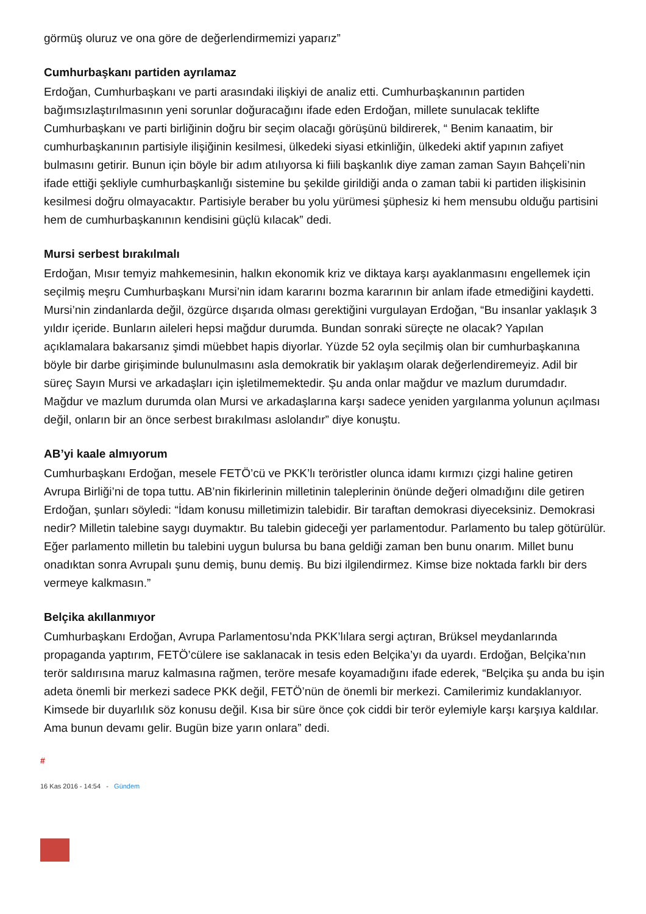görmüş oluruz ve ona göre de değerlendirmemizi yaparız”
Cumhurbaşkanı partiden ayrılamaz
Erdoğan, Cumhurbaşkanı ve parti arasındaki ilişkiyi de analiz etti. Cumhurbaşkanının partiden bağımsızlaştırılmasının yeni sorunlar doğuracağını ifade eden Erdoğan, millete sunulacak teklifte Cumhurbaşkanı ve parti birliğinin doğru bir seçim olacağı görüşünü bildirerek, “ Benim kanaatim, bir cumhurbaşkanının partisiyle ilişiğinin kesilmesi, ülkedeki siyasi etkinliğin, ülkedeki aktif yapının zafiyet bulmasını getirir. Bunun için böyle bir adım atılıyorsa ki fiili başkanlık diye zaman zaman Sayın Bahçeli’nin ifade ettiği şekliyle cumhurbaşkanlığı sistemine bu şekilde girildiği anda o zaman tabii ki partiden ilişkisinin kesilmesi doğru olmayacaktır. Partisiyle beraber bu yolu yürümesi şüphesiz ki hem mensubu olduğu partisini hem de cumhurbaşkanının kendisini güçlü kılacak” dedi.
Mursi serbest bırakılmalı
Erdoğan, Mısır temyiz mahkemesinin, halkın ekonomik kriz ve diktaya karşı ayaklanmasını engellemek için seçilmiş meşru Cumhurbaşkanı Mursi’nin idam kararını bozma kararının bir anlam ifade etmediğini kaydetti. Mursi’nin zindanlarda değil, özgürce dışarıda olması gerektiğini vurgulayan Erdoğan, “Bu insanlar yaklaşık 3 yıldır içeride. Bunların aileleri hepsi mağdur durumda. Bundan sonraki süreçte ne olacak? Yapılan açıklamalara bakarsanız şimdi müebbet hapis diyorlar. Yüzde 52 oyla seçilmiş olan bir cumhurbaşkanına böyle bir darbe girişiminde bulunulmasını asla demokratik bir yaklaşım olarak değerlendiremeyiz. Adil bir süreç Sayın Mursi ve arkadaşları için işletilmemektedir. Şu anda onlar mağdur ve mazlum durumdadır. Mağdur ve mazlum durumda olan Mursi ve arkadaşlarına karşı sadece yeniden yargılanma yolunun açılması değil, onların bir an önce serbest bırakılması aslolandır” diye konuştu.
AB’yi kaale almıyorum
Cumhurbaşkanı Erdoğan, mesele FETÖ’cü ve PKK’lı teröristler olunca idamı kırmızı çizgi haline getiren Avrupa Birliği’ni de topa tuttu. AB’nin fikirlerinin milletinin taleplerinin önünde değeri olmadığını dile getiren Erdoğan, şunları söyledi: “İdam konusu milletimizin talebidir. Bir taraftan demokrasi diyeceksiniz. Demokrasi nedir? Milletin talebine saygı duymaktır. Bu talebin gideceği yer parlamentodur. Parlamento bu talep götürülür. Eğer parlamento milletin bu talebini uygun bulursa bu bana geldiği zaman ben bunu onarım. Millet bunu onadıktan sonra Avrupalı şunu demiş, bunu demiş. Bu bizi ilgilendirmez. Kimse bize noktada farklı bir ders vermeye kalkmasın.”
Belçika akıllanmıyor
Cumhurbaşkanı Erdoğan, Avrupa Parlamentosu’nda PKK’lılara sergi açtıran, Brüksel meydanlarında propaganda yaptırım, FETÖ’cülere ise saklanacak in tesis eden Belçika’yı da uyardı. Erdoğan, Belçika’nın terör saldırısına maruz kalmasına rağmen, teröre mesafe koyamadığını ifade ederek, “Belçika şu anda bu işin adeta önemli bir merkezi sadece PKK değil, FETÖ’nün de önemli bir merkezi. Camilerimiz kundaklanıyor. Kimsede bir duyarlılık söz konusu değil. Kısa bir süre önce çok ciddi bir terör eylemiyle karşı karşıya kaldılar. Ama bunun devamı gelir. Bugün bize yarın onlara” dedi.
#
16 Kas 2016 - 14:54 - Gündem